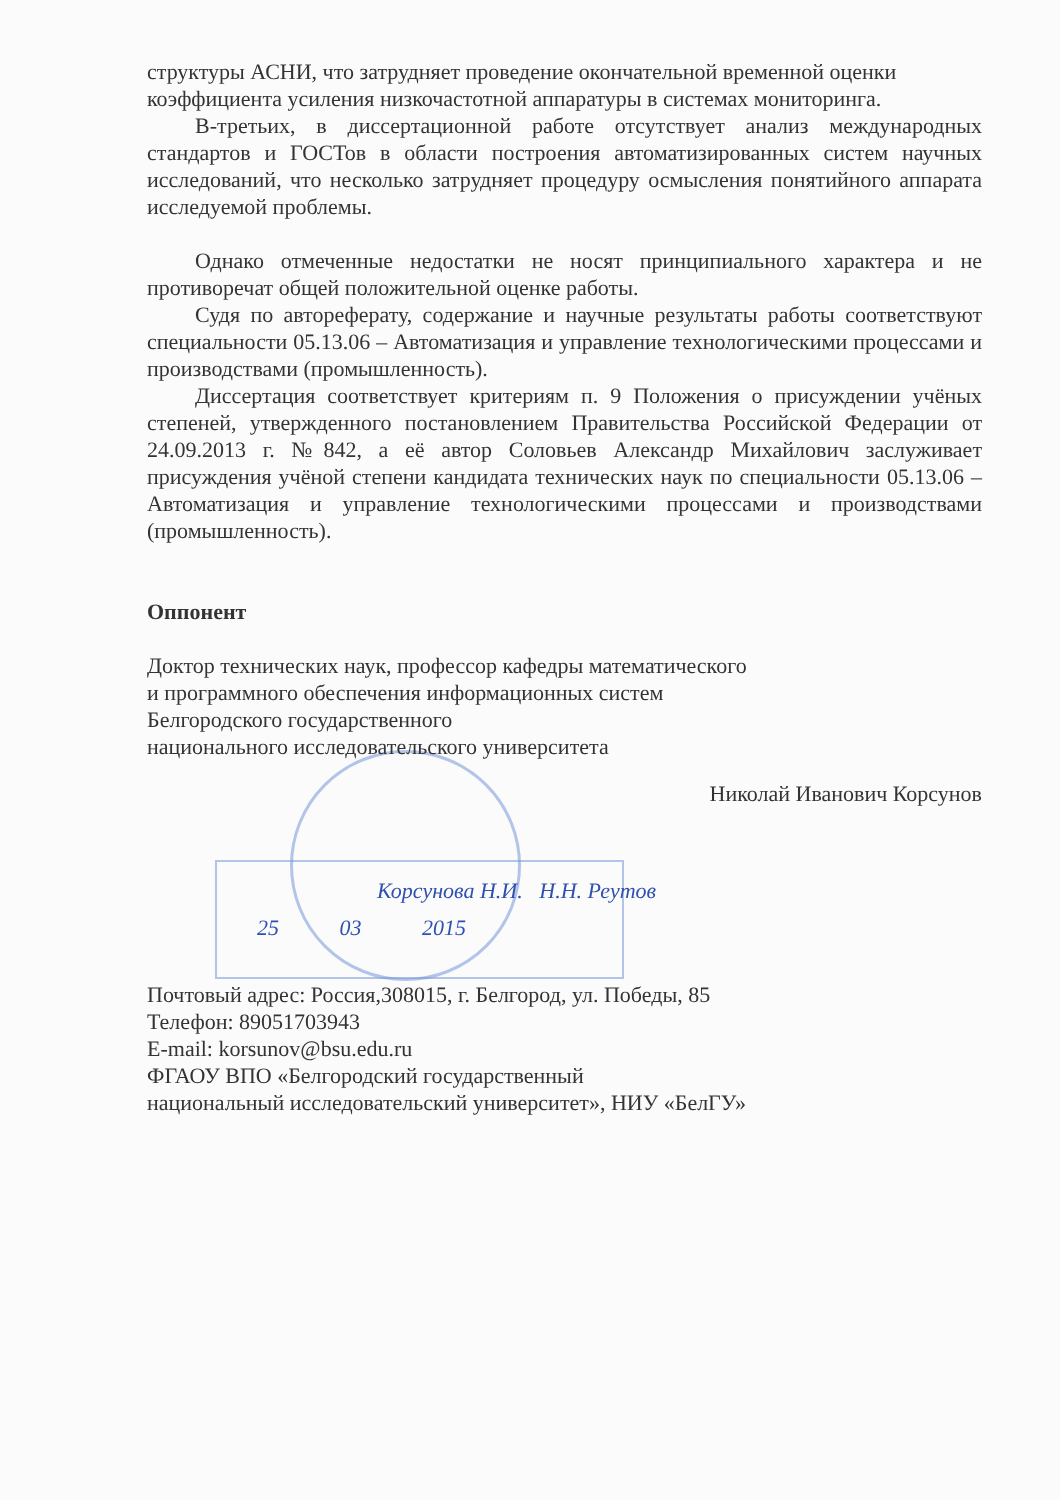структуры АСНИ, что затрудняет проведение окончательной временной оценки коэффициента усиления низкочастотной аппаратуры в системах мониторинга.
В-третьих, в диссертационной работе отсутствует анализ международных стандартов и ГОСТов в области построения автоматизированных систем научных исследований, что несколько затрудняет процедуру осмысления понятийного аппарата исследуемой проблемы.
Однако отмеченные недостатки не носят принципиального характера и не противоречат общей положительной оценке работы.
Судя по автореферату, содержание и научные результаты работы соответствуют специальности 05.13.06 – Автоматизация и управление технологическими процессами и производствами (промышленность).
Диссертация соответствует критериям п. 9 Положения о присуждении учёных степеней, утвержденного постановлением Правительства Российской Федерации от 24.09.2013 г. №842, а её автор Соловьев Александр Михайлович заслуживает присуждения учёной степени кандидата технических наук по специальности 05.13.06 – Автоматизация и управление технологическими процессами и производствами (промышленность).
Оппонент
Доктор технических наук, профессор кафедры математического
и программного обеспечения информационных систем
Белгородского государственного
национального исследовательского университета
Николай Иванович Корсунов
Корсунова Н.И. Н.Н. Реутов
25 03 2015
Почтовый адрес: Россия,308015, г. Белгород, ул. Победы, 85
Телефон: 89051703943
E-mail: korsunov@bsu.edu.ru
ФГАОУ ВПО «Белгородский государственный
национальный исследовательский университет», НИУ «БелГУ»